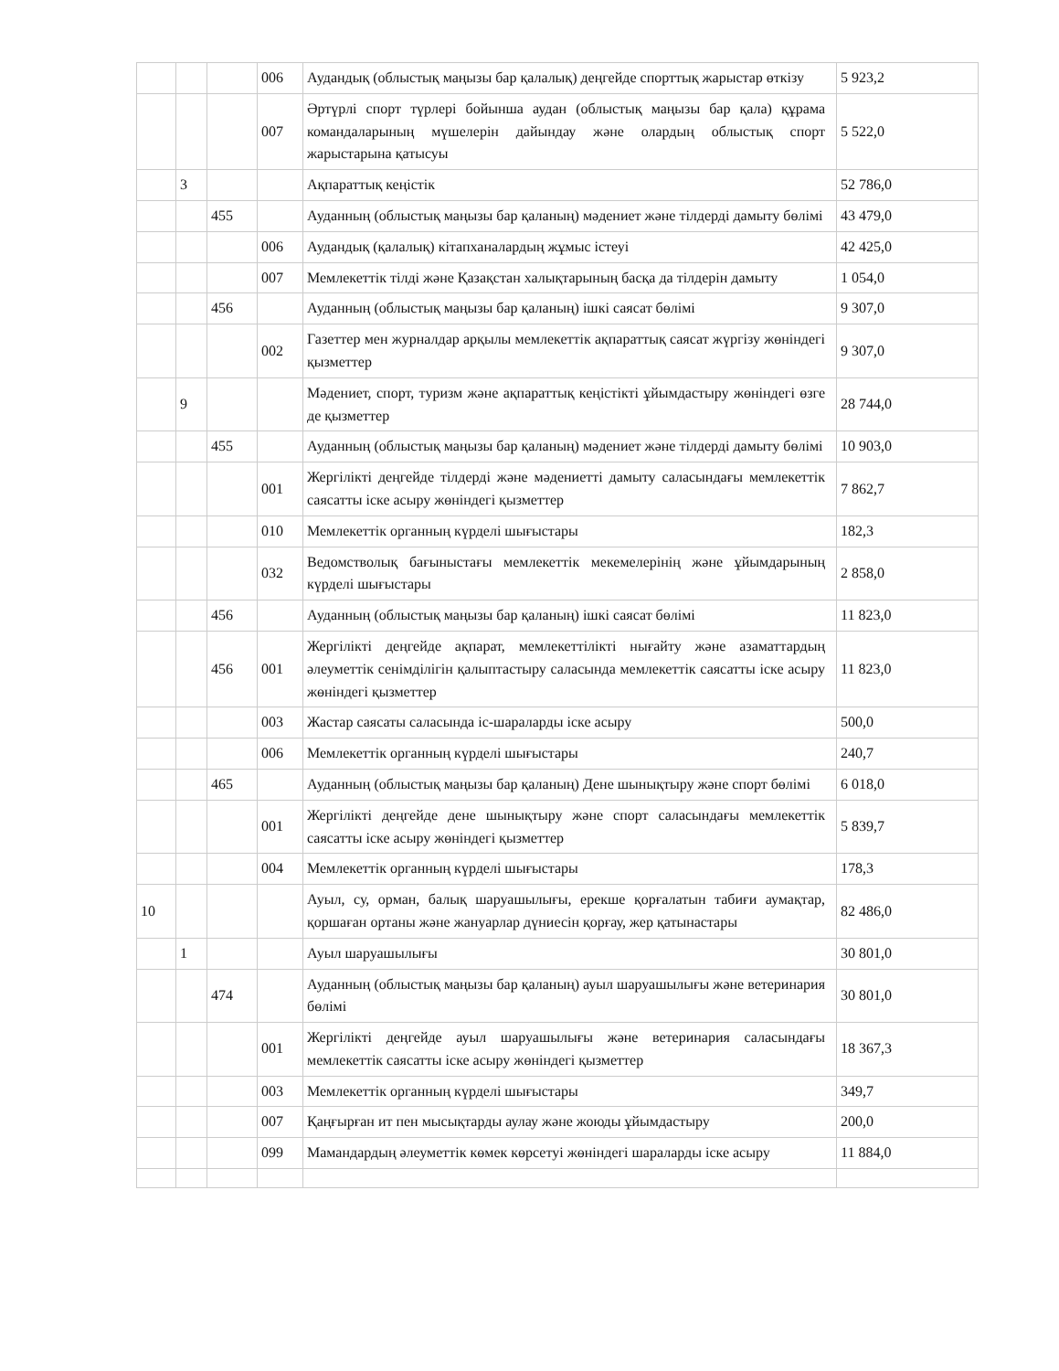| | | | 006 | Аудандық (облыстық маңызы бар қалалық) деңгейде спорттық жарыстар өткізу | 5 923,2 |
| | | | 007 | Әртүрлі спорт түрлері бойынша аудан (облыстық маңызы бар қала) құрама командаларының мүшелерін дайындау және олардың облыстық спорт жарыстарына қатысуы | 5 522,0 |
| | 3 | | | Ақпараттық кеңістік | 52 786,0 |
| | | 455 | | Ауданның (облыстық маңызы бар қаланың) мәдениет және тілдерді дамыту бөлімі | 43 479,0 |
| | | | 006 | Аудандық (қалалық) кітапханалардың жұмыс істеуі | 42 425,0 |
| | | | 007 | Мемлекеттік тілді және Қазақстан халықтарының басқа да тілдерін дамыту | 1 054,0 |
| | | 456 | | Ауданның (облыстық маңызы бар қаланың) ішкі саясат бөлімі | 9 307,0 |
| | | | 002 | Газеттер мен журналдар арқылы мемлекеттік ақпараттық саясат жүргізу жөніндегі қызметтер | 9 307,0 |
| | 9 | | | Мәдениет, спорт, туризм және ақпараттық кеңістікті ұйымдастыру жөніндегі өзге де қызметтер | 28 744,0 |
| | | 455 | | Ауданның (облыстық маңызы бар қаланың) мәдениет және тілдерді дамыту бөлімі | 10 903,0 |
| | | | 001 | Жергілікті деңгейде тілдерді және мәдениетті дамыту саласындағы мемлекеттік саясатты іске асыру жөніндегі қызметтер | 7 862,7 |
| | | | 010 | Мемлекеттік органның күрделі шығыстары | 182,3 |
| | | | 032 | Ведомстволық бағыныстағы мемлекеттік мекемелерінің және ұйымдарының күрделі шығыстары | 2 858,0 |
| | | 456 | | Ауданның (облыстық маңызы бар қаланың) ішкі саясат бөлімі | 11 823,0 |
| | | 456 | 001 | Жергілікті деңгейде ақпарат, мемлекеттілікті нығайту және азаматтардың әлеуметтік сенімділігін қалыптастыру саласында мемлекеттік саясатты іске асыру жөніндегі қызметтер | 11 823,0 |
| | | | 003 | Жастар саясаты саласында іс-шараларды іске асыру | 500,0 |
| | | | 006 | Мемлекеттік органның күрделі шығыстары | 240,7 |
| | | 465 | | Ауданның (облыстық маңызы бар қаланың) Дене шынықтыру және спорт бөлімі | 6 018,0 |
| | | | 001 | Жергілікті деңгейде дене шынықтыру және спорт саласындағы мемлекеттік саясатты іске асыру жөніндегі қызметтер | 5 839,7 |
| | | | 004 | Мемлекеттік органның күрделі шығыстары | 178,3 |
| 10 | | | | Ауыл, су, орман, балық шаруашылығы, ерекше қорғалатын табиғи аумақтар, қоршаған ортаны және жануарлар дүниесін қорғау, жер қатынастары | 82 486,0 |
| | 1 | | | Ауыл шаруашылығы | 30 801,0 |
| | | 474 | | Ауданның (облыстық маңызы бар қаланың) ауыл шаруашылығы және ветеринария бөлімі | 30 801,0 |
| | | | 001 | Жергілікті деңгейде ауыл шаруашылығы және ветеринария саласындағы мемлекеттік саясатты іске асыру жөніндегі қызметтер | 18 367,3 |
| | | | 003 | Мемлекеттік органның күрделі шығыстары | 349,7 |
| | | | 007 | Қаңғырған ит пен мысықтарды аулау және жоюды ұйымдастыру | 200,0 |
| | | | 099 | Мамандардың әлеуметтік көмек көрсетуі жөніндегі шараларды іске асыру | 11 884,0 |